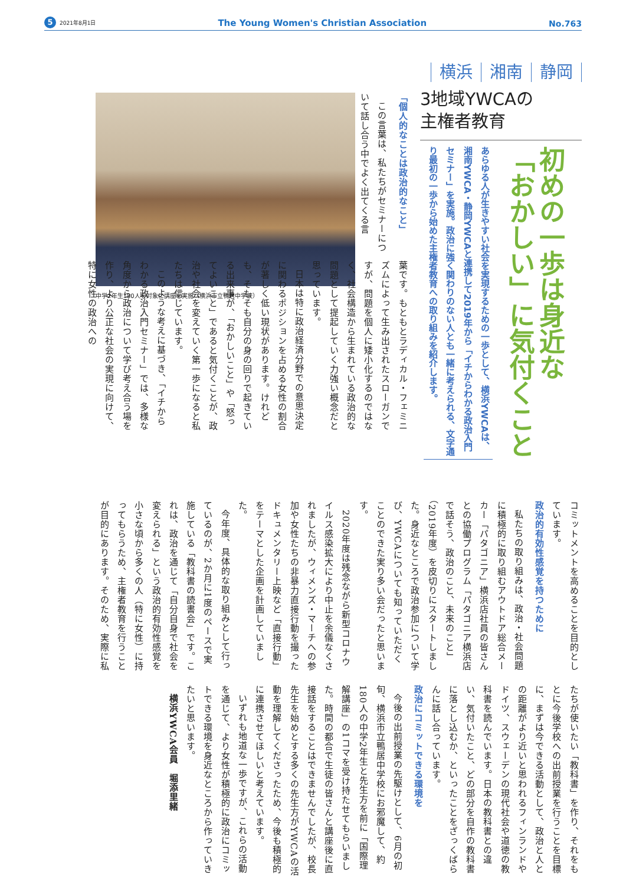5 2021年8月1日
The Young Women's Christian Association
No.763
横浜 湘南 静岡
3地域YWCAの
主権者教育
初めの一歩は身近な
「おかしい」に気付くこと
あらゆる人が生きやすい社会を実現するための一歩として、横浜YWCAは、湘南YWCA・静岡YWCAと連携して2019年から「イチからわかる政治入門セミナー」を実施。政治に強く関わりのない人とも一緒に考えられる、文字通り最初の一歩から始めた主権者教育への取り組みを紹介します。
「個人的なことは政治的なこと」
この言葉は、私たちがセミナーについて話し合う中でよく出てくる言
中学2年生180人を対象に講座を実施（横浜市立鴨居中学校）
葉です。もともとラディカル・フェミニズムによって生み出されたスローガンですが、問題を個人に矮小化するのではなく、社会構造から生まれている政治的な問題として提起していく力強い概念だと思っています。
日本は特に政治経済分野での意思決定に関わるポジションを占める女性の割合が著しく低い現状があります。けれども、そもそも自分の身の回りで起きている出来事が、「おかしいこと」や「怒ってよいこと」であると気付くことが、政治や社会を変えていく第一歩になると私たちは信じています。
このような考えに基づき、「イチからわかる政治入門セミナー」では、多様な角度から政治について学び考え合う場を作り、より公正な社会の実現に向けて、特に女性の政治への
コミットメントを高めることを目的としています。
政治的有効性感覚を持つために
私たちの取り組みは、政治・社会問題に積極的に取り組むアウトドア総合メーカー「パタゴニア」横浜店社員の皆さんとの協働プログラム「パタゴニア横浜店で話そう、政治のこと、未来のこと」（2019年度）を皮切りにスタートしました。身近なところで政治参加について学び、YWCAについても知っていただくことのできた実り多い会だったと思います。
2020年度は残念ながら新型コロナウイルス感染拡大により中止を余儀なくされましたが、ウィメンズ・マーチへの参加や女性たちの非暴力直接行動を撮ったドキュメンタリー上映など「直接行動」をテーマとした企画を計画していました。
今年度、具体的な取り組みとして行っているのが、2か月に1度のペースで実施している「教科書の読書会」です。これは、政治を通じて「自分自身で社会を変えられる」という政治的有効性感覚を小さな頃から多くの人（特に女性）に持ってもらうため、主権者教育を行うことが目的にあります。そのため、実際に私
たちが使いたい「教科書」を作り、それをもとに今後学校への出前授業を行うことを目標に、まずは今できる活動として、政治と人との距離がより近いと思われるフィンランドやドイツ、スウェーデンの現代社会や道徳の教科書を読んでいます。日本の教科書との違い、気付いたこと、どの部分を自作の教科書に落とし込むか、といったことをざっくばらんに話し合っています。
政治にコミットできる環境を
今後の出前授業の先駆けとして、6月の初旬、横浜市立鴨居中学校にお邪魔して、約180人の中学2年生と先生方を前に「国際理解講座」の1コマを受け持たせてもらいました。時間の都合で生徒の皆さんと講座後に直接話をすることはできませんでしたが、校長先生を始めとする多くの先生方がYWCAの活動を理解してくださったため、今後も積極的に連携させてほしいと考えています。
いずれも地道な一歩ですが、これらの活動を通じて、より女性が積極的に政治にコミットできる環境を身近なところから作っていきたいと思います。
横浜YWCA会員　堀添里緒